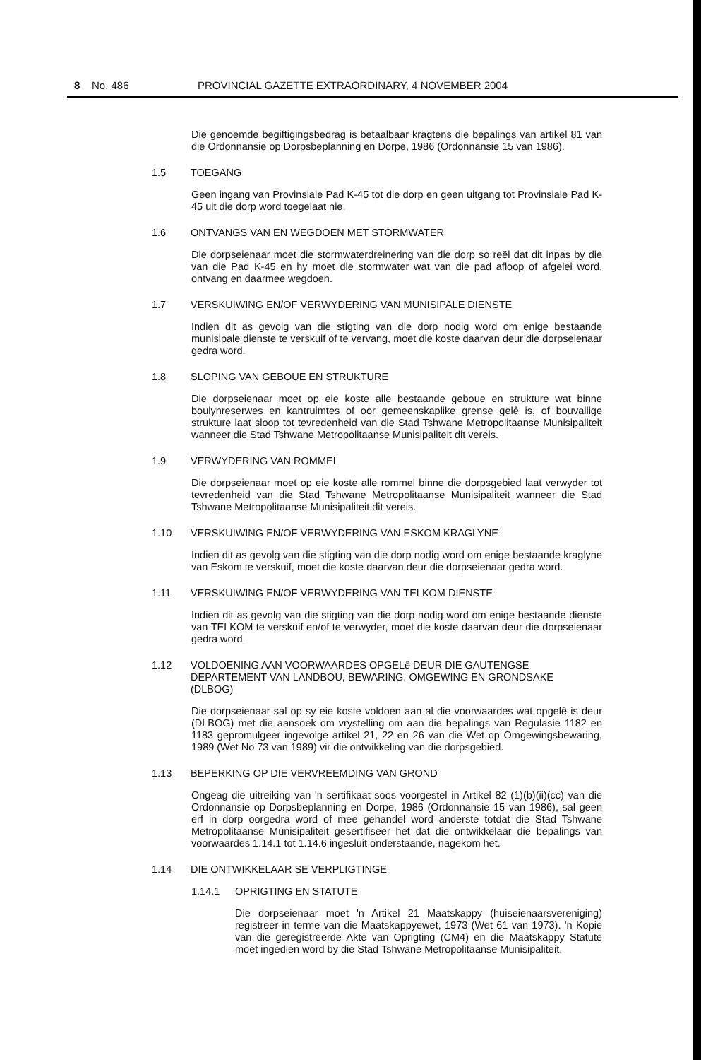8 No. 486 PROVINCIAL GAZETTE EXTRAORDINARY, 4 NOVEMBER 2004
Die genoemde begiftigingsbedrag is betaalbaar kragtens die bepalings van artikel 81 van die Ordonnansie op Dorpsbeplanning en Dorpe, 1986 (Ordonnansie 15 van 1986).
1.5 TOEGANG
Geen ingang van Provinsiale Pad K-45 tot die dorp en geen uitgang tot Provinsiale Pad K-45 uit die dorp word toegelaat nie.
1.6 ONTVANGS VAN EN WEGDOEN MET STORMWATER
Die dorpseienaar moet die stormwaterdreinering van die dorp so reël dat dit inpas by die van die Pad K-45 en hy moet die stormwater wat van die pad afloop of afgelei word, ontvang en daarmee wegdoen.
1.7 VERSKUIWING EN/OF VERWYDERING VAN MUNISIPALE DIENSTE
Indien dit as gevolg van die stigting van die dorp nodig word om enige bestaande munisipale dienste te verskuif of te vervang, moet die koste daarvan deur die dorpseienaar gedra word.
1.8 SLOPING VAN GEBOUE EN STRUKTURE
Die dorpseienaar moet op eie koste alle bestaande geboue en strukture wat binne boulynreserwes en kantruimtes of oor gemeenskaplike grense gelê is, of bouvallige strukture laat sloop tot tevredenheid van die Stad Tshwane Metropolitaanse Munisipaliteit wanneer die Stad Tshwane Metropolitaanse Munisipaliteit dit vereis.
1.9 VERWYDERING VAN ROMMEL
Die dorpseienaar moet op eie koste alle rommel binne die dorpsgebied laat verwyder tot tevredenheid van die Stad Tshwane Metropolitaanse Munisipaliteit wanneer die Stad Tshwane Metropolitaanse Munisipaliteit dit vereis.
1.10 VERSKUIWING EN/OF VERWYDERING VAN ESKOM KRAGLYNE
Indien dit as gevolg van die stigting van die dorp nodig word om enige bestaande kraglyne van Eskom te verskuif, moet die koste daarvan deur die dorpseienaar gedra word.
1.11 VERSKUIWING EN/OF VERWYDERING VAN TELKOM DIENSTE
Indien dit as gevolg van die stigting van die dorp nodig word om enige bestaande dienste van TELKOM te verskuif en/of te verwyder, moet die koste daarvan deur die dorpseienaar gedra word.
1.12 VOLDOENING AAN VOORWAARDES OPGELê DEUR DIE GAUTENGSE DEPARTEMENT VAN LANDBOU, BEWARING, OMGEWING EN GRONDSAKE (DLBOG)
Die dorpseienaar sal op sy eie koste voldoen aan al die voorwaardes wat opgelê is deur (DLBOG) met die aansoek om vrystelling om aan die bepalings van Regulasie 1182 en 1183 gepromulgeer ingevolge artikel 21, 22 en 26 van die Wet op Omgewingsbewaring, 1989 (Wet No 73 van 1989) vir die ontwikkeling van die dorpsgebied.
1.13 BEPERKING OP DIE VERVREEMDING VAN GROND
Ongeag die uitreiking van 'n sertifikaat soos voorgestel in Artikel 82 (1)(b)(ii)(cc) van die Ordonnansie op Dorpsbeplanning en Dorpe, 1986 (Ordonnansie 15 van 1986), sal geen erf in dorp oorgedra word of mee gehandel word anderste totdat die Stad Tshwane Metropolitaanse Munisipaliteit gesertifiseer het dat die ontwikkelaar die bepalings van voorwaardes 1.14.1 tot 1.14.6 ingesluit onderstaande, nagekom het.
1.14 DIE ONTWIKKELAAR SE VERPLIGTINGE
1.14.1 OPRIGTING EN STATUTE
Die dorpseienaar moet 'n Artikel 21 Maatskappy (huiseienaarsvereniging) registreer in terme van die Maatskappyewet, 1973 (Wet 61 van 1973). 'n Kopie van die geregistreerde Akte van Oprigting (CM4) en die Maatskappy Statute moet ingedien word by die Stad Tshwane Metropolitaanse Munisipaliteit.